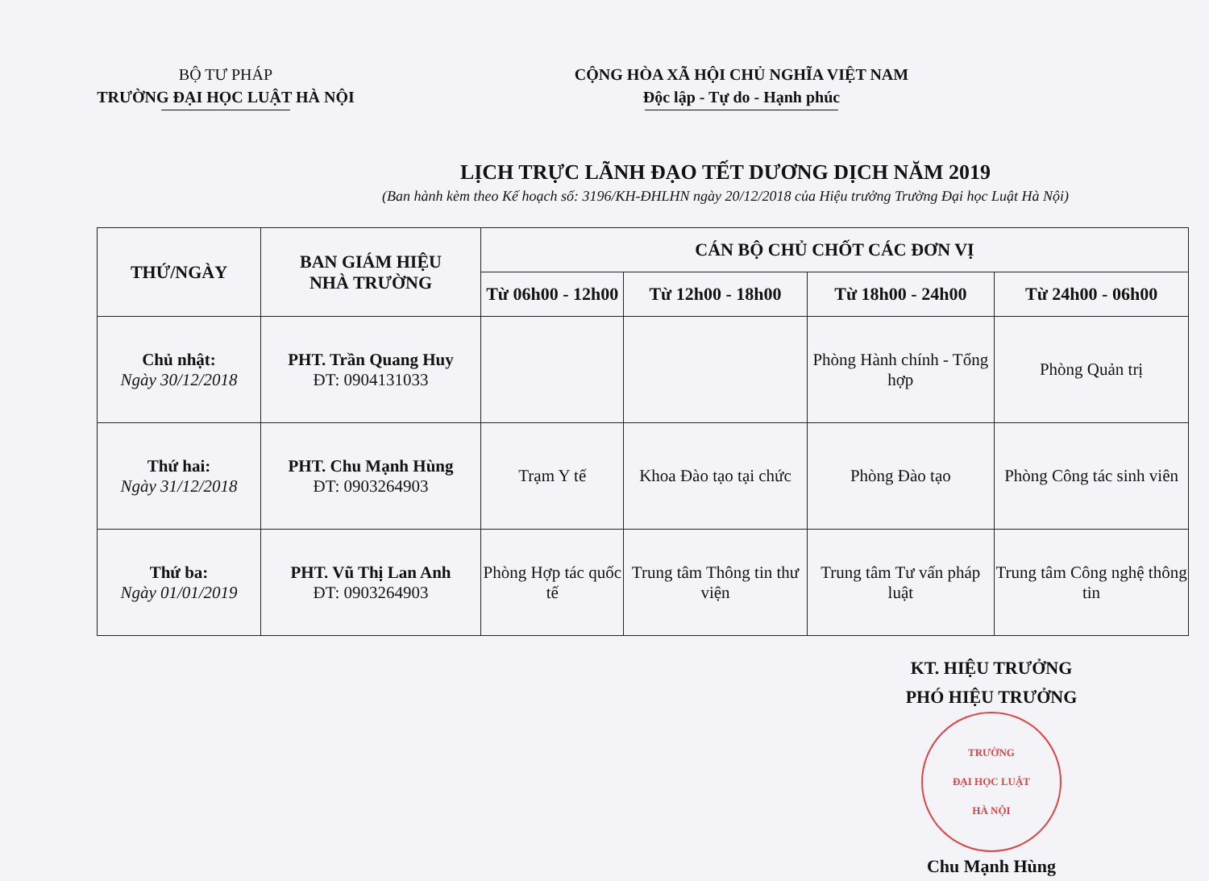BỘ TƯ PHÁP
TRƯỜNG ĐẠI HỌC LUẬT HÀ NỘI
CỘNG HÒA XÃ HỘI CHỦ NGHĨA VIỆT NAM
Độc lập - Tự do - Hạnh phúc
LỊCH TRỰC LÃNH ĐẠO TẾT DƯƠNG DỊCH NĂM 2019
(Ban hành kèm theo Kế hoạch số: 3196/KH-ĐHLHN ngày 20/12/2018 của Hiệu trưởng Trường Đại học Luật Hà Nội)
| THỨ/NGÀY | BAN GIÁM HIỆU NHÀ TRƯỜNG | CÁN BỘ CHỦ CHỐT CÁC ĐƠN VỊ | | | |
| --- | --- | --- | --- | --- | --- |
| | | Từ 06h00 - 12h00 | Từ 12h00 - 18h00 | Từ 18h00 - 24h00 | Từ 24h00 - 06h00 |
| Chủ nhật: Ngày 30/12/2018 | PHT. Trần Quang Huy ĐT: 0904131033 | | | Phòng Hành chính - Tổng hợp | Phòng Quản trị |
| Thứ hai: Ngày 31/12/2018 | PHT. Chu Mạnh Hùng ĐT: 0903264903 | Trạm Y tế | Khoa Đào tạo tại chức | Phòng Đào tạo | Phòng Công tác sinh viên |
| Thứ ba: Ngày 01/01/2019 | PHT. Vũ Thị Lan Anh ĐT: 0903264903 | Phòng Hợp tác quốc tế | Trung tâm Thông tin thư viện | Trung tâm Tư vấn pháp luật | Trung tâm Công nghệ thông tin |
KT. HIỆU TRƯỞNG
PHÓ HIỆU TRƯỞNG
TRƯỜNG
ĐẠI HỌC LUẬT
HÀ NỘI
Chu Mạnh Hùng